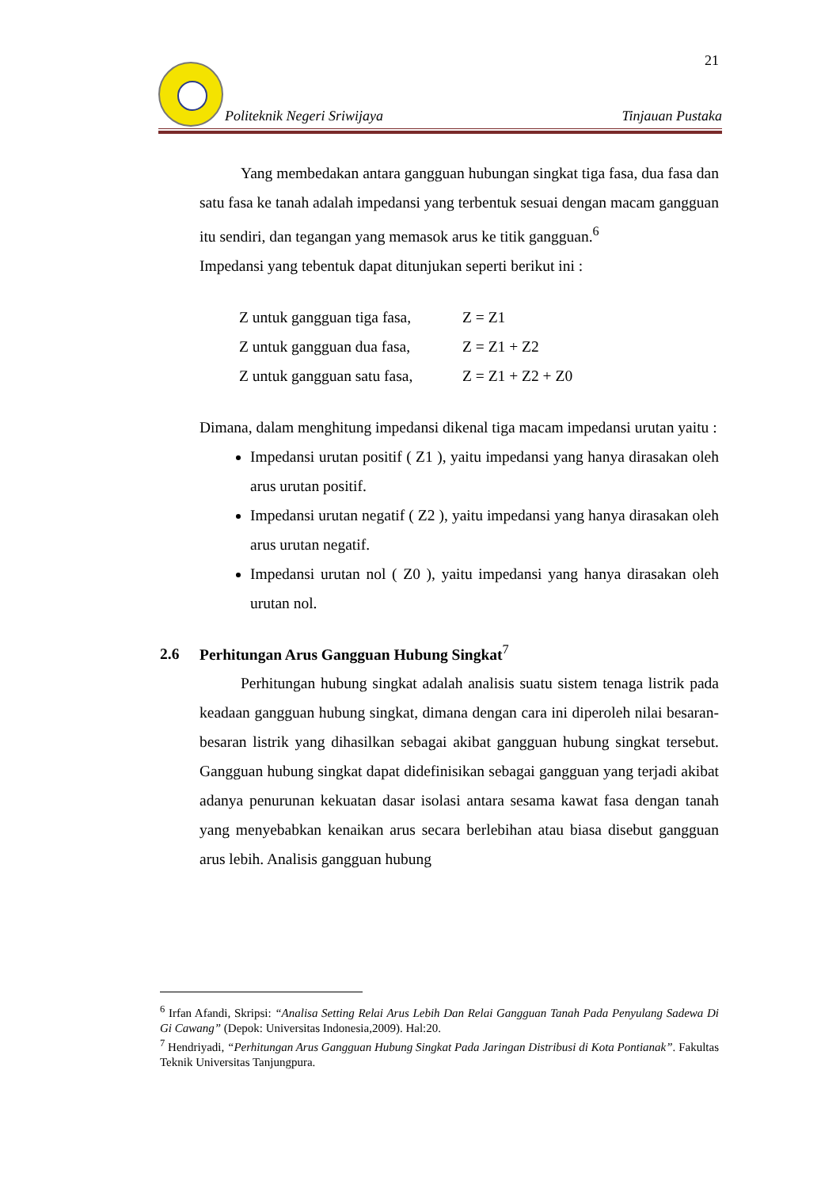21
Politeknik Negeri Sriwijaya Tinjauan Pustaka
Yang membedakan antara gangguan hubungan singkat tiga fasa, dua fasa dan satu fasa ke tanah adalah impedansi yang terbentuk sesuai dengan macam gangguan itu sendiri, dan tegangan yang memasok arus ke titik gangguan.<sup>6</sup>
Impedansi yang tebentuk dapat ditunjukan seperti berikut ini :
Z untuk gangguan tiga fasa, Z = Z1
Z untuk gangguan dua fasa, Z = Z1 + Z2
Z untuk gangguan satu fasa, Z = Z1 + Z2 + Z0
Dimana, dalam menghitung impedansi dikenal tiga macam impedansi urutan yaitu :
Impedansi urutan positif ( Z1 ), yaitu impedansi yang hanya dirasakan oleh arus urutan positif.
Impedansi urutan negatif ( Z2 ), yaitu impedansi yang hanya dirasakan oleh arus urutan negatif.
Impedansi urutan nol ( Z0 ), yaitu impedansi yang hanya dirasakan oleh urutan nol.
2.6 Perhitungan Arus Gangguan Hubung Singkat<sup>7</sup>
Perhitungan hubung singkat adalah analisis suatu sistem tenaga listrik pada keadaan gangguan hubung singkat, dimana dengan cara ini diperoleh nilai besaran-besaran listrik yang dihasilkan sebagai akibat gangguan hubung singkat tersebut. Gangguan hubung singkat dapat didefinisikan sebagai gangguan yang terjadi akibat adanya penurunan kekuatan dasar isolasi antara sesama kawat fasa dengan tanah yang menyebabkan kenaikan arus secara berlebihan atau biasa disebut gangguan arus lebih. Analisis gangguan hubung
<sup>6</sup> Irfan Afandi, Skripsi: “Analisa Setting Relai Arus Lebih Dan Relai Gangguan Tanah Pada Penyulang Sadewa Di Gi Cawang” (Depok: Universitas Indonesia,2009). Hal:20.
<sup>7</sup> Hendriyadi, “Perhitungan Arus Gangguan Hubung Singkat Pada Jaringan Distribusi di Kota Pontianak”. Fakultas Teknik Universitas Tanjungpura.